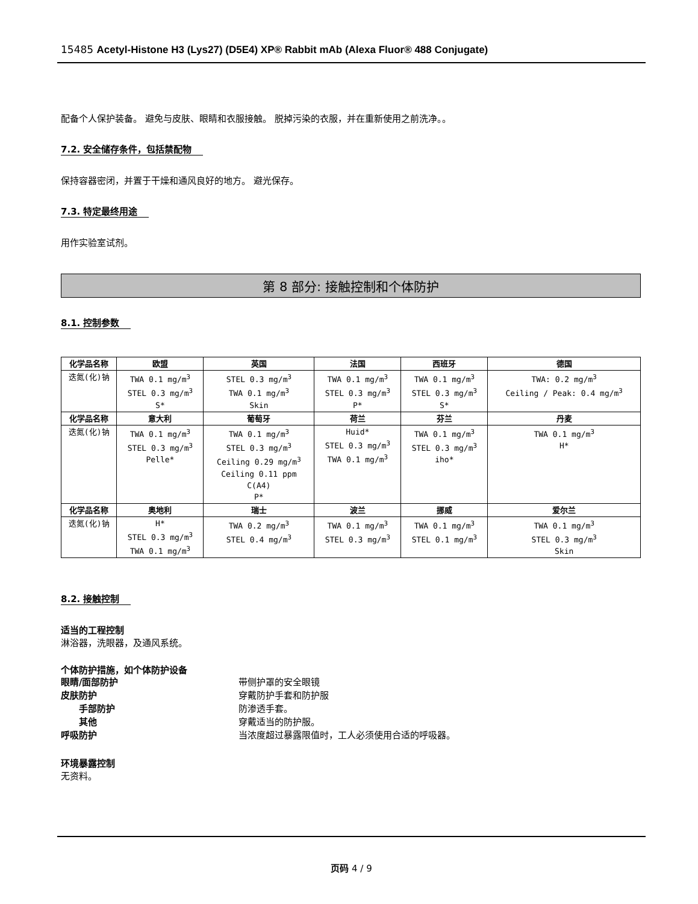15485 Acetyl-Histone H3 (Lys27) (D5E4) XP® Rabbit mAb (Alexa Fluor® 488 Conjugate)
配备个人保护装备。 避免与皮肤、眼睛和衣服接触。 脱掉污染的衣服，并在重新使用之前洗净。。
7.2. 安全储存条件，包括禁配物
保持容器密闭，并置于干燥和通风良好的地方。 避光保存。
7.3. 特定最终用途
用作实验室试剂。
第 8 部分: 接触控制和个体防护
8.1. 控制参数
| 化学品名称 | 欧盟 | 英国 | 法国 | 西班牙 | 德国 |
| --- | --- | --- | --- | --- | --- |
| 迭氮(化)钠 | TWA 0.1 mg/m<sup>3</sup> STEL 0.3 mg/m<sup>3</sup> S* | STEL 0.3 mg/m<sup>3</sup> TWA 0.1 mg/m<sup>3</sup> Skin | TWA 0.1 mg/m<sup>3</sup> STEL 0.3 mg/m<sup>3</sup> P* | TWA 0.1 mg/m<sup>3</sup> STEL 0.3 mg/m<sup>3</sup> S* | TWA: 0.2 mg/m<sup>3</sup> Ceiling / Peak: 0.4 mg/m<sup>3</sup> |
| 化学品名称 | 意大利 | 葡萄牙 | 荷兰 | 芬兰 | 丹麦 |
| 迭氮(化)钠 | TWA 0.1 mg/m<sup>3</sup> STEL 0.3 mg/m<sup>3</sup> Pelle* | TWA 0.1 mg/m<sup>3</sup> STEL 0.3 mg/m<sup>3</sup> Ceiling 0.29 mg/m<sup>3</sup> Ceiling 0.11 ppm C(A4) P* | Huid* STEL 0.3 mg/m<sup>3</sup> TWA 0.1 mg/m<sup>3</sup> | TWA 0.1 mg/m<sup>3</sup> STEL 0.3 mg/m<sup>3</sup> iho* | TWA 0.1 mg/m<sup>3</sup> H* |
| 化学品名称 | 奥地利 | 瑞士 | 波兰 | 挪威 | 爱尔兰 |
| 迭氮(化)钠 | H* STEL 0.3 mg/m<sup>3</sup> TWA 0.1 mg/m<sup>3</sup> | TWA 0.2 mg/m<sup>3</sup> STEL 0.4 mg/m<sup>3</sup> | TWA 0.1 mg/m<sup>3</sup> STEL 0.3 mg/m<sup>3</sup> | TWA 0.1 mg/m<sup>3</sup> STEL 0.1 mg/m<sup>3</sup> | TWA 0.1 mg/m<sup>3</sup> STEL 0.3 mg/m<sup>3</sup> Skin |
8.2. 接触控制
适当的工程控制
淋浴器，洗眼器，及通风系统。
个体防护措施，如个体防护设备
眼睛/面部防护 带侧护罩的安全眼镜
皮肤防护 穿戴防护手套和防护服
手部防护 防渗透手套。
其他 穿戴适当的防护服。
呼吸防护 当浓度超过暴露限值时，工人必须使用合适的呼吸器。
环境暴露控制
无资料。
页码 4 / 9